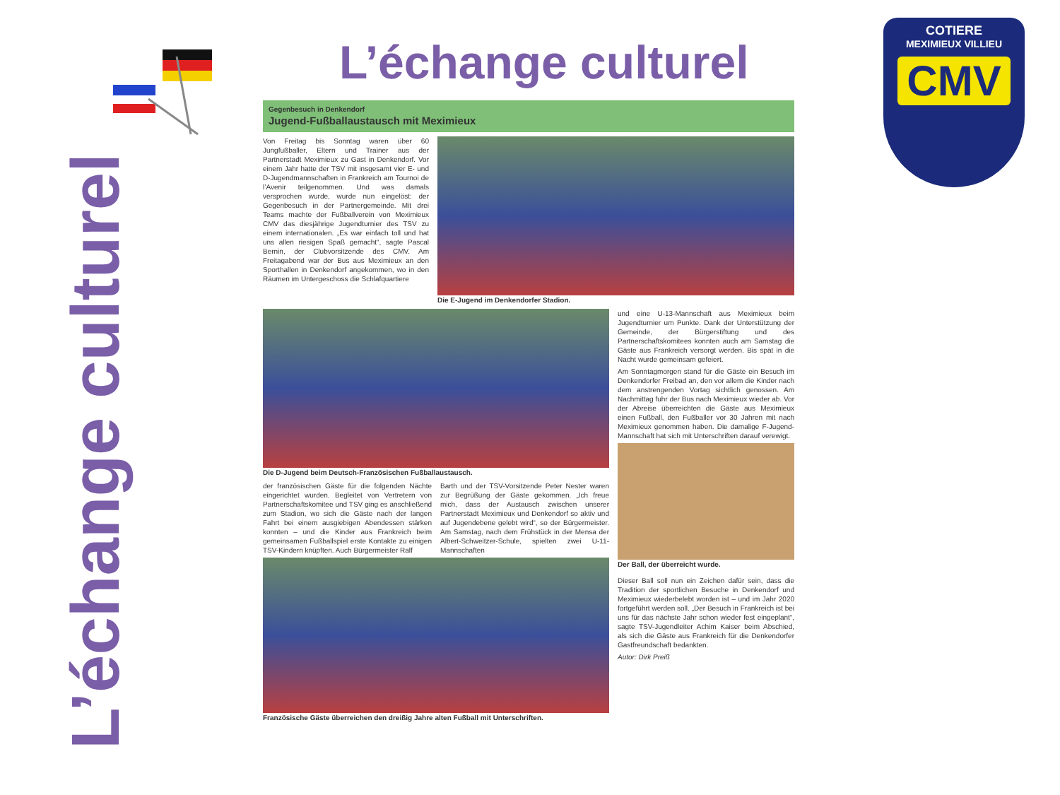L’échange culturel
COTIERE
MEXIMIEUX VILLIEU
CMV
L’échange culturel
Gegenbesuch in Denkendorf
Jugend-Fußballaustausch mit Meximieux
Von Freitag bis Sonntag waren über 60 Jungfußballer, Eltern und Trainer aus der Partnerstadt Meximieux zu Gast in Denkendorf. Vor einem Jahr hatte der TSV mit insgesamt vier E- und D-Jugendmannschaften in Frankreich am Tournoi de l’Avenir teilgenommen. Und was damals versprochen wurde, wurde nun eingelöst: der Gegenbesuch in der Partnergemeinde. Mit drei Teams machte der Fußballverein von Meximieux CMV das diesjährige Jugendturnier des TSV zu einem internationalen. „Es war einfach toll und hat uns allen riesigen Spaß gemacht“, sagte Pascal Bernin, der Clubvorsitzende des CMV. Am Freitagabend war der Bus aus Meximieux an den Sporthallen in Denkendorf angekommen, wo in den Räumen im Untergeschoss die Schlafquartiere
Die E-Jugend im Denkendorfer Stadion.
Die D-Jugend beim Deutsch-Französischen Fußballaustausch.
der französischen Gäste für die folgenden Nächte eingerichtet wurden. Begleitet von Vertretern von Partnerschaftskomitee und TSV ging es anschließend zum Stadion, wo sich die Gäste nach der langen Fahrt bei einem ausgiebigen Abendessen stärken konnten – und die Kinder aus Frankreich beim gemeinsamen Fußballspiel erste Kontakte zu einigen TSV-Kindern knüpften. Auch Bürgermeister Ralf
Barth und der TSV-Vorsitzende Peter Nester waren zur Begrüßung der Gäste gekommen. „Ich freue mich, dass der Austausch zwischen unserer Partnerstadt Meximieux und Denkendorf so aktiv und auf Jugendebene gelebt wird“, so der Bürgermeister. Am Samstag, nach dem Frühstück in der Mensa der Albert-Schweitzer-Schule, spielten zwei U-11-Mannschaften
Französische Gäste überreichen den dreißig Jahre alten Fußball mit Unterschriften.
und eine U-13-Mannschaft aus Meximieux beim Jugendturnier um Punkte. Dank der Unterstützung der Gemeinde, der Bürgerstiftung und des Partnerschaftskomitees konnten auch am Samstag die Gäste aus Frankreich versorgt werden. Bis spät in die Nacht wurde gemeinsam gefeiert.
Am Sonntagmorgen stand für die Gäste ein Besuch im Denkendorfer Freibad an, den vor allem die Kinder nach dem anstrengenden Vortag sichtlich genossen. Am Nachmittag fuhr der Bus nach Meximieux wieder ab. Vor der Abreise überreichten die Gäste aus Meximieux einen Fußball, den Fußballer vor 30 Jahren mit nach Meximieux genommen haben. Die damalige F-Jugend-Mannschaft hat sich mit Unterschriften darauf verewigt.
Der Ball, der überreicht wurde.
Dieser Ball soll nun ein Zeichen dafür sein, dass die Tradition der sportlichen Besuche in Denkendorf und Meximieux wiederbelebt worden ist – und im Jahr 2020 fortgeführt werden soll. „Der Besuch in Frankreich ist bei uns für das nächste Jahr schon wieder fest eingeplant“, sagte TSV-Jugendleiter Achim Kaiser beim Abschied, als sich die Gäste aus Frankreich für die Denkendorfer Gastfreundschaft bedankten.
Autor: Dirk Preiß